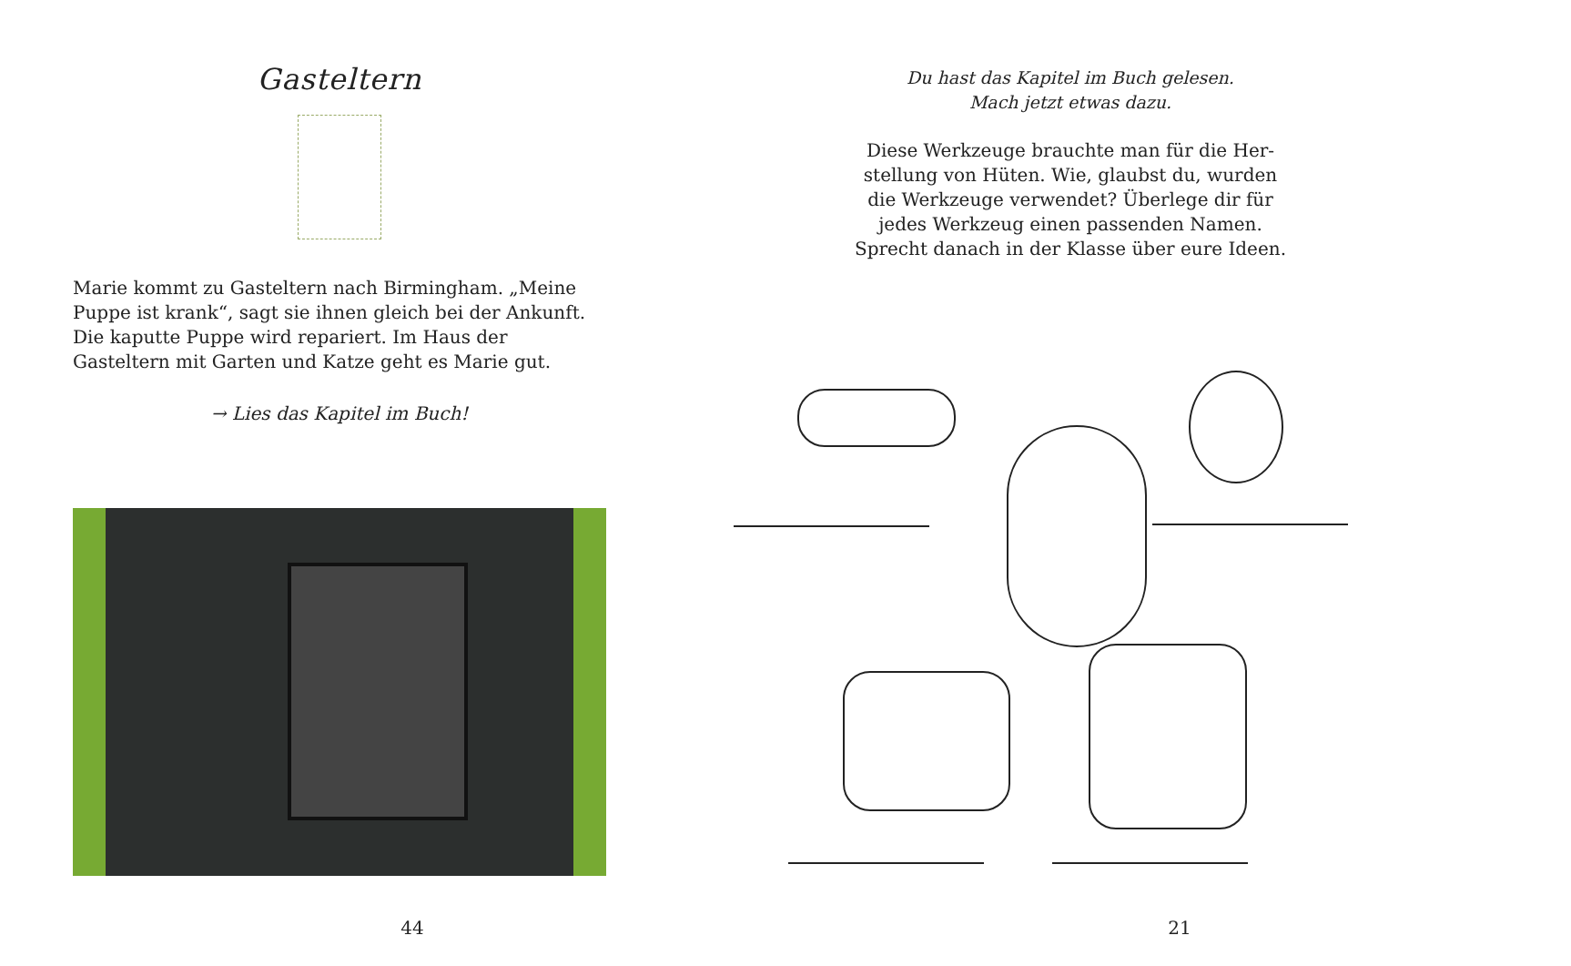Gasteltern
Marie kommt zu Gasteltern nach Birmingham. „Meine Puppe ist krank“, sagt sie ihnen gleich bei der Ankunft. Die kaputte Puppe wird repariert. Im Haus der Gasteltern mit Garten und Katze geht es Marie gut.
→ Lies das Kapitel im Buch!
44
Du hast das Kapitel im Buch gelesen.
Mach jetzt etwas dazu.
Diese Werkzeuge brauchte man für die Her-
stellung von Hüten. Wie, glaubst du, wurden
die Werkzeuge verwendet? Überlege dir für
jedes Werkzeug einen passenden Namen.
Sprecht danach in der Klasse über eure Ideen.
21